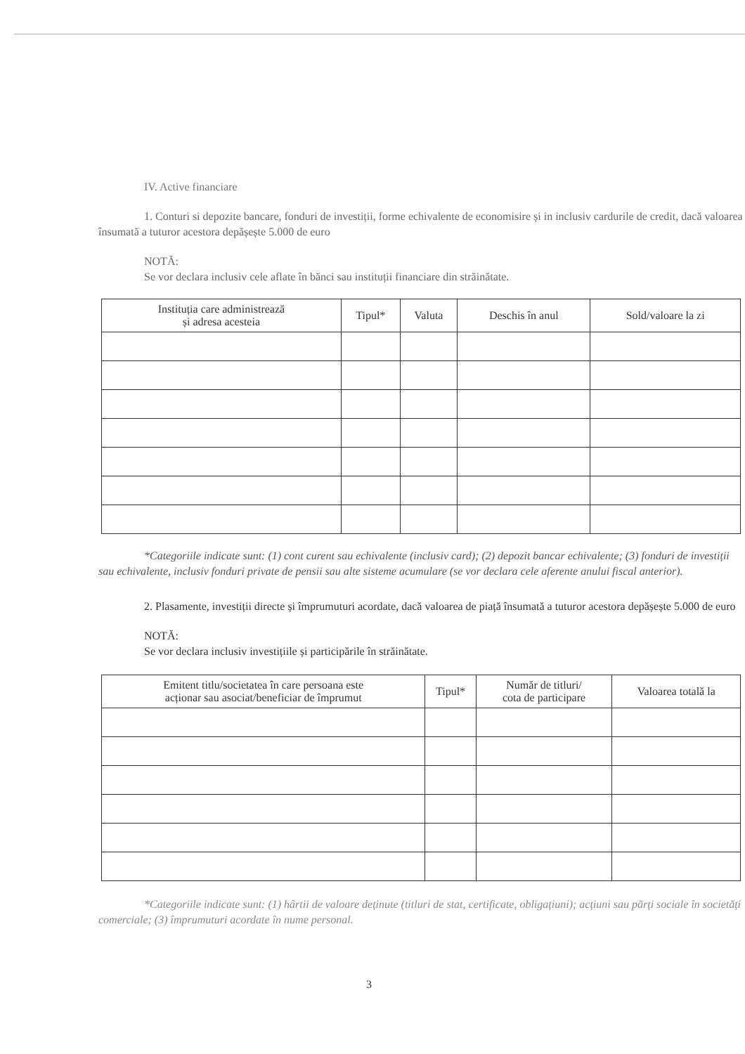IV. Active financiare
1. Conturi si depozite bancare, fonduri de investiții, forme echivalente de economisire și in inclusiv cardurile de credit, dacă valoarea însumată a tuturor acestora depășește 5.000 de euro
NOTĂ:
Se vor declara inclusiv cele aflate în bănci sau instituții financiare din străinătate.
| Instituția care administrează și adresa acesteia | Tipul* | Valuta | Deschis în anul | Sold/valoare la zi |
| --- | --- | --- | --- | --- |
*Categoriile indicate sunt: (1) cont curent sau echivalente (inclusiv card); (2) depozit bancar echivalente; (3) fonduri de investiții sau echivalente, inclusiv fonduri private de pensii sau alte sisteme acumulare (se vor declara cele aferente anului fiscal anterior).
2. Plasamente, investiții directe și împrumuturi acordate, dacă valoarea de piață însumată a tuturor acestora depășește 5.000 de euro
NOTĂ:
Se vor declara inclusiv investițiile și participările în străinătate.
| Emitent titlu/societatea în care persoana este acționar sau asociat/beneficiar de împrumut | Tipul* | Număr de titluri/ cota de participare | Valoarea totală la |
| --- | --- | --- | --- |
*Categoriile indicate sunt: (1) hârtii de valoare deținute (titluri de stat, certificate, obligațiuni); acțiuni sau părți sociale în societăți comerciale; (3) împrumuturi acordate în nume personal.
3